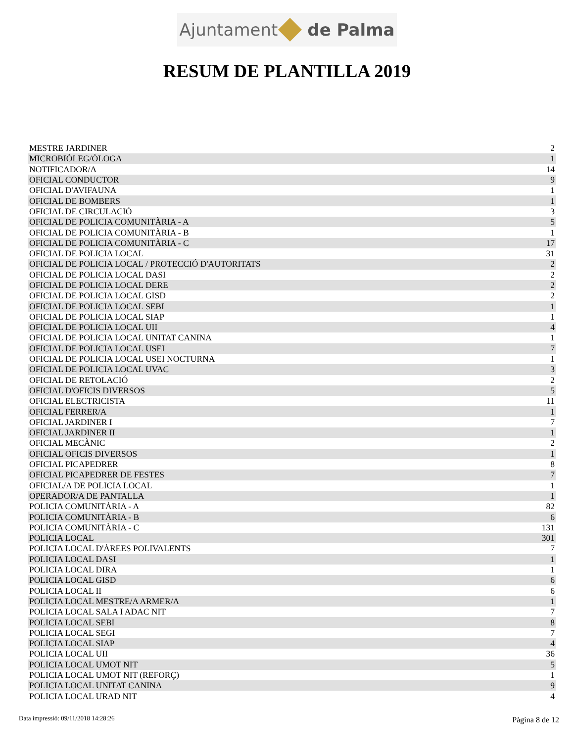Ajuntament de Palma
RESUM DE PLANTILLA 2019
| MESTRE JARDINER | 2 |
| MICROBIÒLEG/ÒLOGA | 1 |
| NOTIFICADOR/A | 14 |
| OFICIAL CONDUCTOR | 9 |
| OFICIAL D'AVIFAUNA | 1 |
| OFICIAL DE BOMBERS | 1 |
| OFICIAL DE CIRCULACIÓ | 3 |
| OFICIAL DE POLICIA COMUNITÀRIA - A | 5 |
| OFICIAL DE POLICIA COMUNITÀRIA - B | 1 |
| OFICIAL DE POLICIA COMUNITÀRIA - C | 17 |
| OFICIAL DE POLICIA LOCAL | 31 |
| OFICIAL DE POLICIA LOCAL / PROTECCIÓ D'AUTORITATS | 2 |
| OFICIAL DE POLICIA LOCAL DASI | 2 |
| OFICIAL DE POLICIA LOCAL DERE | 2 |
| OFICIAL DE POLICIA LOCAL GISD | 2 |
| OFICIAL DE POLICIA LOCAL SEBI | 1 |
| OFICIAL DE POLICIA LOCAL SIAP | 1 |
| OFICIAL DE POLICIA LOCAL UII | 4 |
| OFICIAL DE POLICIA LOCAL UNITAT CANINA | 1 |
| OFICIAL DE POLICIA LOCAL USEI | 7 |
| OFICIAL DE POLICIA LOCAL USEI NOCTURNA | 1 |
| OFICIAL DE POLICIA LOCAL UVAC | 3 |
| OFICIAL DE RETOLACIÓ | 2 |
| OFICIAL D'OFICIS DIVERSOS | 5 |
| OFICIAL ELECTRICISTA | 11 |
| OFICIAL FERRER/A | 1 |
| OFICIAL JARDINER I | 7 |
| OFICIAL JARDINER II | 1 |
| OFICIAL MECÀNIC | 2 |
| OFICIAL OFICIS DIVERSOS | 1 |
| OFICIAL PICAPEDRER | 8 |
| OFICIAL PICAPEDRER DE FESTES | 7 |
| OFICIAL/A DE POLICIA LOCAL | 1 |
| OPERADOR/A DE PANTALLA | 1 |
| POLICIA COMUNITÀRIA - A | 82 |
| POLICIA COMUNITÀRIA - B | 6 |
| POLICIA COMUNITÀRIA - C | 131 |
| POLICIA LOCAL | 301 |
| POLICIA LOCAL D'ÀREES POLIVALENTS | 7 |
| POLICIA LOCAL DASI | 1 |
| POLICIA LOCAL DIRA | 1 |
| POLICIA LOCAL GISD | 6 |
| POLICIA LOCAL II | 6 |
| POLICIA LOCAL MESTRE/A ARMER/A | 1 |
| POLICIA LOCAL SALA I ADAC NIT | 7 |
| POLICIA LOCAL SEBI | 8 |
| POLICIA LOCAL SEGI | 7 |
| POLICIA LOCAL SIAP | 4 |
| POLICIA LOCAL UII | 36 |
| POLICIA LOCAL UMOT NIT | 5 |
| POLICIA LOCAL UMOT NIT (REFORÇ) | 1 |
| POLICIA LOCAL UNITAT CANINA | 9 |
| POLICIA LOCAL URAD NIT | 4 |
Data impressió: 09/11/2018 14:28:26
Pàgina 8 de 12